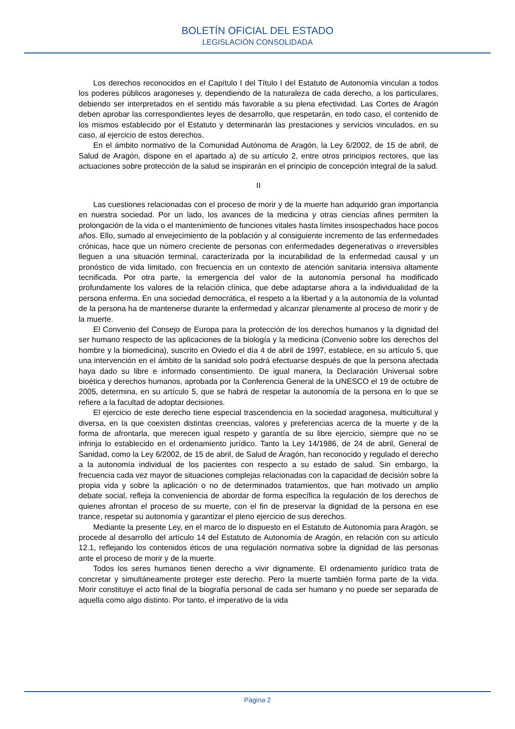BOLETÍN OFICIAL DEL ESTADO
LEGISLACIÓN CONSOLIDADA
Los derechos reconocidos en el Capítulo I del Título I del Estatuto de Autonomía vinculan a todos los poderes públicos aragoneses y, dependiendo de la naturaleza de cada derecho, a los particulares, debiendo ser interpretados en el sentido más favorable a su plena efectividad. Las Cortes de Aragón deben aprobar las correspondientes leyes de desarrollo, que respetarán, en todo caso, el contenido de los mismos establecido por el Estatuto y determinarán las prestaciones y servicios vinculados, en su caso, al ejercicio de estos derechos.
En el ámbito normativo de la Comunidad Autónoma de Aragón, la Ley 6/2002, de 15 de abril, de Salud de Aragón, dispone en el apartado a) de su artículo 2, entre otros principios rectores, que las actuaciones sobre protección de la salud se inspirarán en el principio de concepción integral de la salud.
II
Las cuestiones relacionadas con el proceso de morir y de la muerte han adquirido gran importancia en nuestra sociedad. Por un lado, los avances de la medicina y otras ciencias afines permiten la prolongación de la vida o el mantenimiento de funciones vitales hasta límites insospechados hace pocos años. Ello, sumado al envejecimiento de la población y al consiguiente incremento de las enfermedades crónicas, hace que un número creciente de personas con enfermedades degenerativas o irreversibles lleguen a una situación terminal, caracterizada por la incurabilidad de la enfermedad causal y un pronóstico de vida limitado, con frecuencia en un contexto de atención sanitaria intensiva altamente tecnificada. Por otra parte, la emergencia del valor de la autonomía personal ha modificado profundamente los valores de la relación clínica, que debe adaptarse ahora a la individualidad de la persona enferma. En una sociedad democrática, el respeto a la libertad y a la autonomía de la voluntad de la persona ha de mantenerse durante la enfermedad y alcanzar plenamente al proceso de morir y de la muerte.
El Convenio del Consejo de Europa para la protección de los derechos humanos y la dignidad del ser humano respecto de las aplicaciones de la biología y la medicina (Convenio sobre los derechos del hombre y la biomedicina), suscrito en Oviedo el día 4 de abril de 1997, establece, en su artículo 5, que una intervención en el ámbito de la sanidad solo podrá efectuarse después de que la persona afectada haya dado su libre e informado consentimiento. De igual manera, la Declaración Universal sobre bioética y derechos humanos, aprobada por la Conferencia General de la UNESCO el 19 de octubre de 2005, determina, en su artículo 5, que se habrá de respetar la autonomía de la persona en lo que se refiere a la facultad de adoptar decisiones.
El ejercicio de este derecho tiene especial trascendencia en la sociedad aragonesa, multicultural y diversa, en la que coexisten distintas creencias, valores y preferencias acerca de la muerte y de la forma de afrontarla, que merecen igual respeto y garantía de su libre ejercicio, siempre que no se infrinja lo establecido en el ordenamiento jurídico. Tanto la Ley 14/1986, de 24 de abril, General de Sanidad, como la Ley 6/2002, de 15 de abril, de Salud de Aragón, han reconocido y regulado el derecho a la autonomía individual de los pacientes con respecto a su estado de salud. Sin embargo, la frecuencia cada vez mayor de situaciones complejas relacionadas con la capacidad de decisión sobre la propia vida y sobre la aplicación o no de determinados tratamientos, que han motivado un amplio debate social, refleja la conveniencia de abordar de forma específica la regulación de los derechos de quienes afrontan el proceso de su muerte, con el fin de preservar la dignidad de la persona en ese trance, respetar su autonomía y garantizar el pleno ejercicio de sus derechos.
Mediante la presente Ley, en el marco de lo dispuesto en el Estatuto de Autonomía para Aragón, se procede al desarrollo del artículo 14 del Estatuto de Autonomía de Aragón, en relación con su artículo 12.1, reflejando los contenidos éticos de una regulación normativa sobre la dignidad de las personas ante el proceso de morir y de la muerte.
Todos los seres humanos tienen derecho a vivir dignamente. El ordenamiento jurídico trata de concretar y simultáneamente proteger este derecho. Pero la muerte también forma parte de la vida. Morir constituye el acto final de la biografía personal de cada ser humano y no puede ser separada de aquella como algo distinto. Por tanto, el imperativo de la vida
Página 2